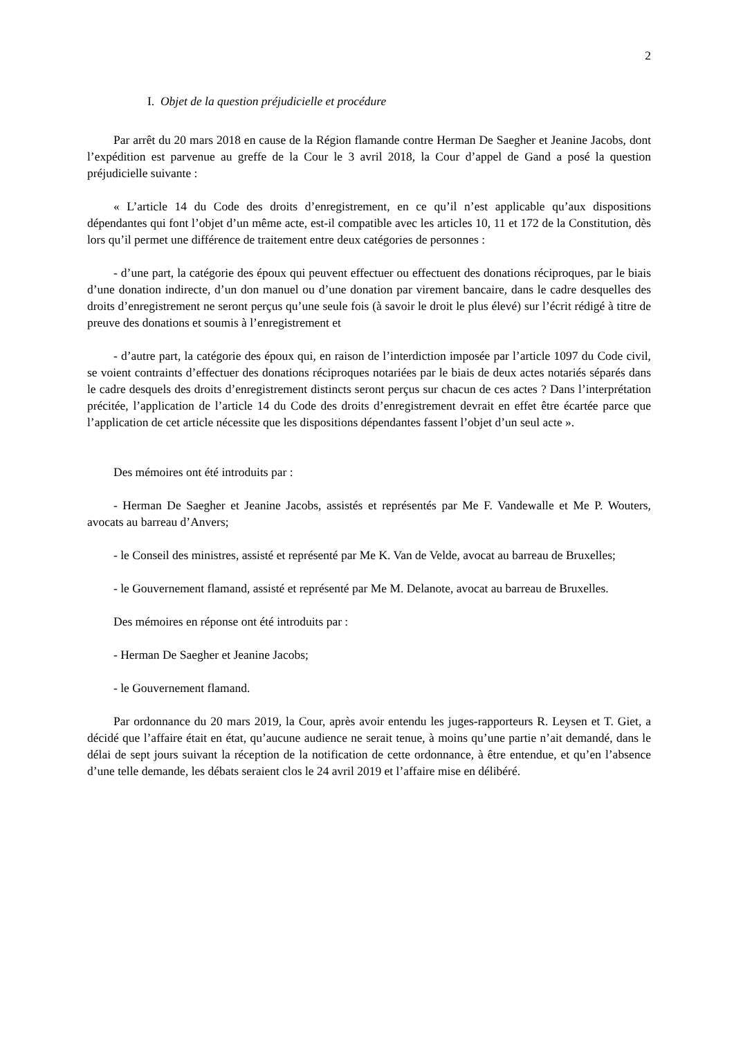2
I. Objet de la question préjudicielle et procédure
Par arrêt du 20 mars 2018 en cause de la Région flamande contre Herman De Saegher et Jeanine Jacobs, dont l’expédition est parvenue au greffe de la Cour le 3 avril 2018, la Cour d’appel de Gand a posé la question préjudicielle suivante :
« L’article 14 du Code des droits d’enregistrement, en ce qu’il n’est applicable qu’aux dispositions dépendantes qui font l’objet d’un même acte, est-il compatible avec les articles 10, 11 et 172 de la Constitution, dès lors qu’il permet une différence de traitement entre deux catégories de personnes :
- d’une part, la catégorie des époux qui peuvent effectuer ou effectuent des donations réciproques, par le biais d’une donation indirecte, d’un don manuel ou d’une donation par virement bancaire, dans le cadre desquelles des droits d’enregistrement ne seront perçus qu’une seule fois (à savoir le droit le plus élevé) sur l’écrit rédigé à titre de preuve des donations et soumis à l’enregistrement et
- d’autre part, la catégorie des époux qui, en raison de l’interdiction imposée par l’article 1097 du Code civil, se voient contraints d’effectuer des donations réciproques notariées par le biais de deux actes notariés séparés dans le cadre desquels des droits d’enregistrement distincts seront perçus sur chacun de ces actes ? Dans l’interprétation précitée, l’application de l’article 14 du Code des droits d’enregistrement devrait en effet être écartée parce que l’application de cet article nécessite que les dispositions dépendantes fassent l’objet d’un seul acte ».
Des mémoires ont été introduits par :
- Herman De Saegher et Jeanine Jacobs, assistés et représentés par Me F. Vandewalle et Me P. Wouters, avocats au barreau d’Anvers;
- le Conseil des ministres, assisté et représenté par Me K. Van de Velde, avocat au barreau de Bruxelles;
- le Gouvernement flamand, assisté et représenté par Me M. Delanote, avocat au barreau de Bruxelles.
Des mémoires en réponse ont été introduits par :
- Herman De Saegher et Jeanine Jacobs;
- le Gouvernement flamand.
Par ordonnance du 20 mars 2019, la Cour, après avoir entendu les juges-rapporteurs R. Leysen et T. Giet, a décidé que l’affaire était en état, qu’aucune audience ne serait tenue, à moins qu’une partie n’ait demandé, dans le délai de sept jours suivant la réception de la notification de cette ordonnance, à être entendue, et qu’en l’absence d’une telle demande, les débats seraient clos le 24 avril 2019 et l’affaire mise en délibéré.